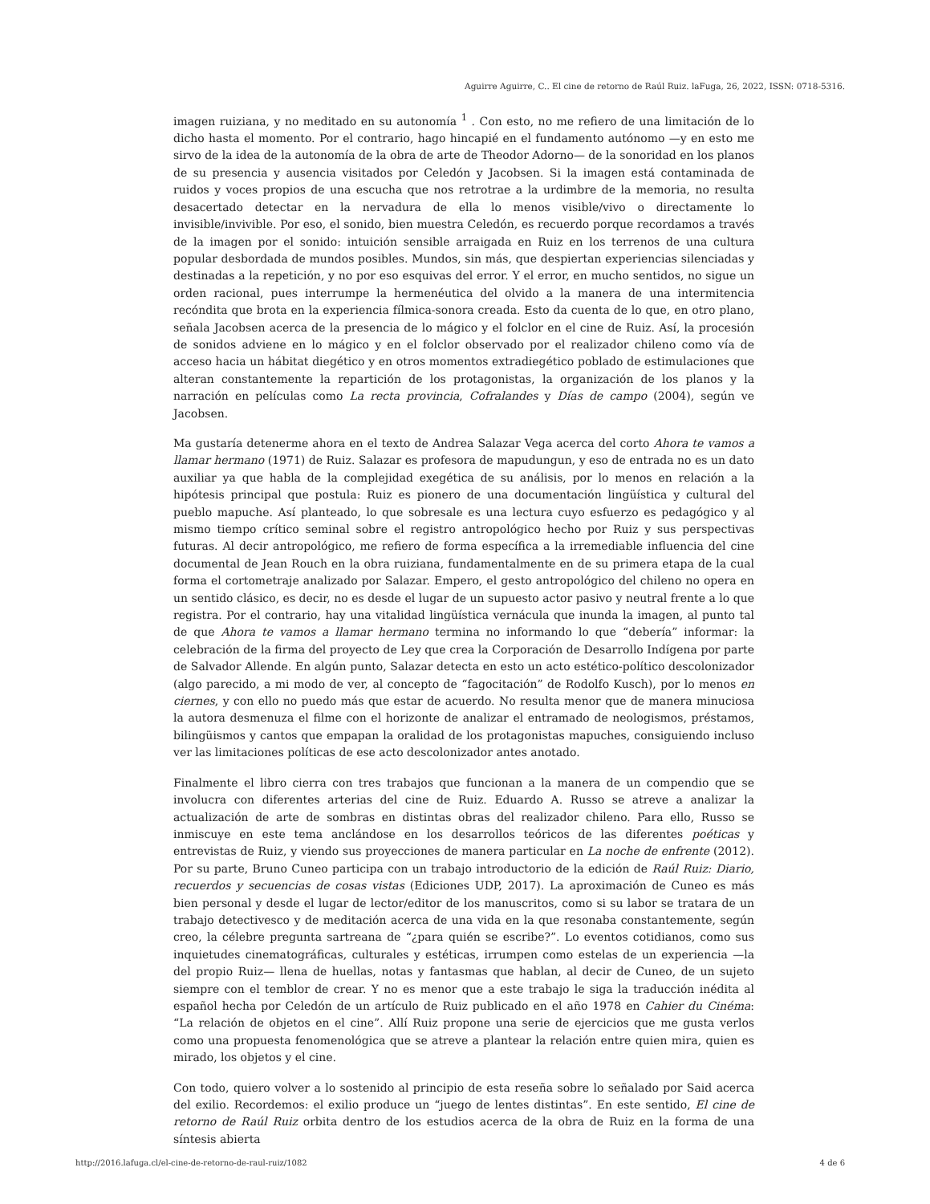Aguirre Aguirre, C.. El cine de retorno de Raúl Ruiz. laFuga, 26, 2022, ISSN: 0718-5316.
imagen ruiziana, y no meditado en su autonomía <sup>1</sup> . Con esto, no me refiero de una limitación de lo dicho hasta el momento. Por el contrario, hago hincapié en el fundamento autónomo —y en esto me sirvo de la idea de la autonomía de la obra de arte de Theodor Adorno— de la sonoridad en los planos de su presencia y ausencia visitados por Celedón y Jacobsen. Si la imagen está contaminada de ruidos y voces propios de una escucha que nos retrotrae a la urdimbre de la memoria, no resulta desacertado detectar en la nervadura de ella lo menos visible/vivo o directamente lo invisible/invivible. Por eso, el sonido, bien muestra Celedón, es recuerdo porque recordamos a través de la imagen por el sonido: intuición sensible arraigada en Ruiz en los terrenos de una cultura popular desbordada de mundos posibles. Mundos, sin más, que despiertan experiencias silenciadas y destinadas a la repetición, y no por eso esquivas del error. Y el error, en mucho sentidos, no sigue un orden racional, pues interrumpe la hermenéutica del olvido a la manera de una intermitencia recóndita que brota en la experiencia fílmica-sonora creada. Esto da cuenta de lo que, en otro plano, señala Jacobsen acerca de la presencia de lo mágico y el folclor en el cine de Ruiz. Así, la procesión de sonidos adviene en lo mágico y en el folclor observado por el realizador chileno como vía de acceso hacia un hábitat diegético y en otros momentos extradiegético poblado de estimulaciones que alteran constantemente la repartición de los protagonistas, la organización de los planos y la narración en películas como La recta provincia, Cofralandes y Días de campo (2004), según ve Jacobsen.
Ma gustaría detenerme ahora en el texto de Andrea Salazar Vega acerca del corto Ahora te vamos a llamar hermano (1971) de Ruiz. Salazar es profesora de mapudungun, y eso de entrada no es un dato auxiliar ya que habla de la complejidad exegética de su análisis, por lo menos en relación a la hipótesis principal que postula: Ruiz es pionero de una documentación lingüística y cultural del pueblo mapuche. Así planteado, lo que sobresale es una lectura cuyo esfuerzo es pedagógico y al mismo tiempo crítico seminal sobre el registro antropológico hecho por Ruiz y sus perspectivas futuras. Al decir antropológico, me refiero de forma específica a la irremediable influencia del cine documental de Jean Rouch en la obra ruiziana, fundamentalmente en de su primera etapa de la cual forma el cortometraje analizado por Salazar. Empero, el gesto antropológico del chileno no opera en un sentido clásico, es decir, no es desde el lugar de un supuesto actor pasivo y neutral frente a lo que registra. Por el contrario, hay una vitalidad lingüística vernácula que inunda la imagen, al punto tal de que Ahora te vamos a llamar hermano termina no informando lo que “debería” informar: la celebración de la firma del proyecto de Ley que crea la Corporación de Desarrollo Indígena por parte de Salvador Allende. En algún punto, Salazar detecta en esto un acto estético-político descolonizador (algo parecido, a mi modo de ver, al concepto de “fagocitación” de Rodolfo Kusch), por lo menos en ciernes, y con ello no puedo más que estar de acuerdo. No resulta menor que de manera minuciosa la autora desmenuza el filme con el horizonte de analizar el entramado de neologismos, préstamos, bilingüismos y cantos que empapan la oralidad de los protagonistas mapuches, consiguiendo incluso ver las limitaciones políticas de ese acto descolonizador antes anotado.
Finalmente el libro cierra con tres trabajos que funcionan a la manera de un compendio que se involucra con diferentes arterias del cine de Ruiz. Eduardo A. Russo se atreve a analizar la actualización de arte de sombras en distintas obras del realizador chileno. Para ello, Russo se inmiscuye en este tema anclándose en los desarrollos teóricos de las diferentes poéticas y entrevistas de Ruiz, y viendo sus proyecciones de manera particular en La noche de enfrente (2012). Por su parte, Bruno Cuneo participa con un trabajo introductorio de la edición de Raúl Ruiz: Diario, recuerdos y secuencias de cosas vistas (Ediciones UDP, 2017). La aproximación de Cuneo es más bien personal y desde el lugar de lector/editor de los manuscritos, como si su labor se tratara de un trabajo detectivesco y de meditación acerca de una vida en la que resonaba constantemente, según creo, la célebre pregunta sartreana de “¿para quién se escribe?”. Lo eventos cotidianos, como sus inquietudes cinematográficas, culturales y estéticas, irrumpen como estelas de un experiencia —la del propio Ruiz— llena de huellas, notas y fantasmas que hablan, al decir de Cuneo, de un sujeto siempre con el temblor de crear. Y no es menor que a este trabajo le siga la traducción inédita al español hecha por Celedón de un artículo de Ruiz publicado en el año 1978 en Cahier du Cinéma: “La relación de objetos en el cine”. Allí Ruiz propone una serie de ejercicios que me gusta verlos como una propuesta fenomenológica que se atreve a plantear la relación entre quien mira, quien es mirado, los objetos y el cine.
Con todo, quiero volver a lo sostenido al principio de esta reseña sobre lo señalado por Said acerca del exilio. Recordemos: el exilio produce un “juego de lentes distintas”. En este sentido, El cine de retorno de Raúl Ruiz orbita dentro de los estudios acerca de la obra de Ruiz en la forma de una síntesis abierta
http://2016.lafuga.cl/el-cine-de-retorno-de-raul-ruiz/1082 4 de 6